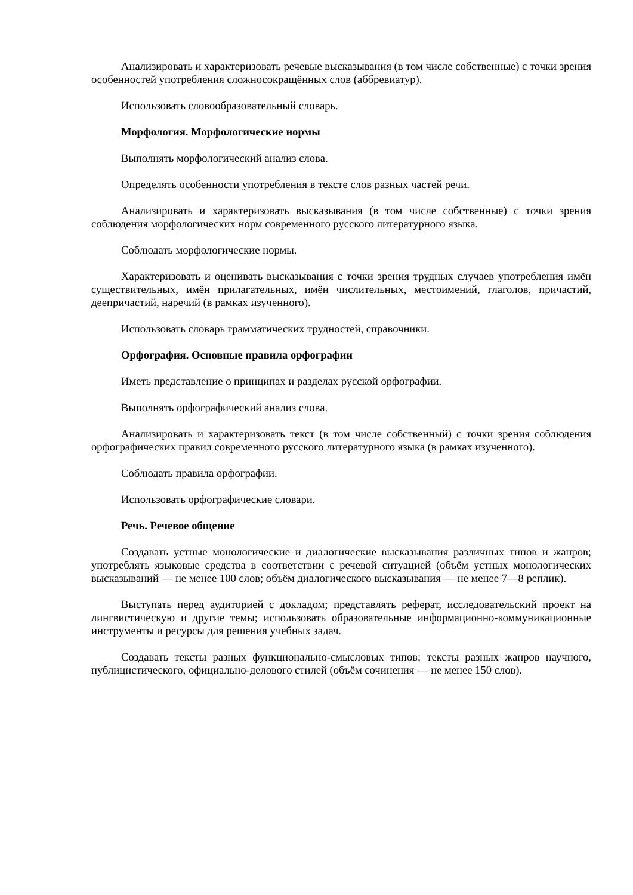Анализировать и характеризовать речевые высказывания (в том числе собственные) с точки зрения особенностей употребления сложносокращённых слов (аббревиатур).
Использовать словообразовательный словарь.
Морфология. Морфологические нормы
Выполнять морфологический анализ слова.
Определять особенности употребления в тексте слов разных частей речи.
Анализировать и характеризовать высказывания (в том числе собственные) с точки зрения соблюдения морфологических норм современного русского литературного языка.
Соблюдать морфологические нормы.
Характеризовать и оценивать высказывания с точки зрения трудных случаев употребления имён существительных, имён прилагательных, имён числительных, местоимений, глаголов, причастий, деепричастий, наречий (в рамках изученного).
Использовать словарь грамматических трудностей, справочники.
Орфография. Основные правила орфографии
Иметь представление о принципах и разделах русской орфографии.
Выполнять орфографический анализ слова.
Анализировать и характеризовать текст (в том числе собственный) с точки зрения соблюдения орфографических правил современного русского литературного языка (в рамках изученного).
Соблюдать правила орфографии.
Использовать орфографические словари.
Речь. Речевое общение
Создавать устные монологические и диалогические высказывания различных типов и жанров; употреблять языковые средства в соответствии с речевой ситуацией (объём устных монологических высказываний — не менее 100 слов; объём диалогического высказывания — не менее 7—8 реплик).
Выступать перед аудиторией с докладом; представлять реферат, исследовательский проект на лингвистическую и другие темы; использовать образовательные информационно-коммуникационные инструменты и ресурсы для решения учебных задач.
Создавать тексты разных функционально-смысловых типов; тексты разных жанров научного, публицистического, официально-делового стилей (объём сочинения — не менее 150 слов).